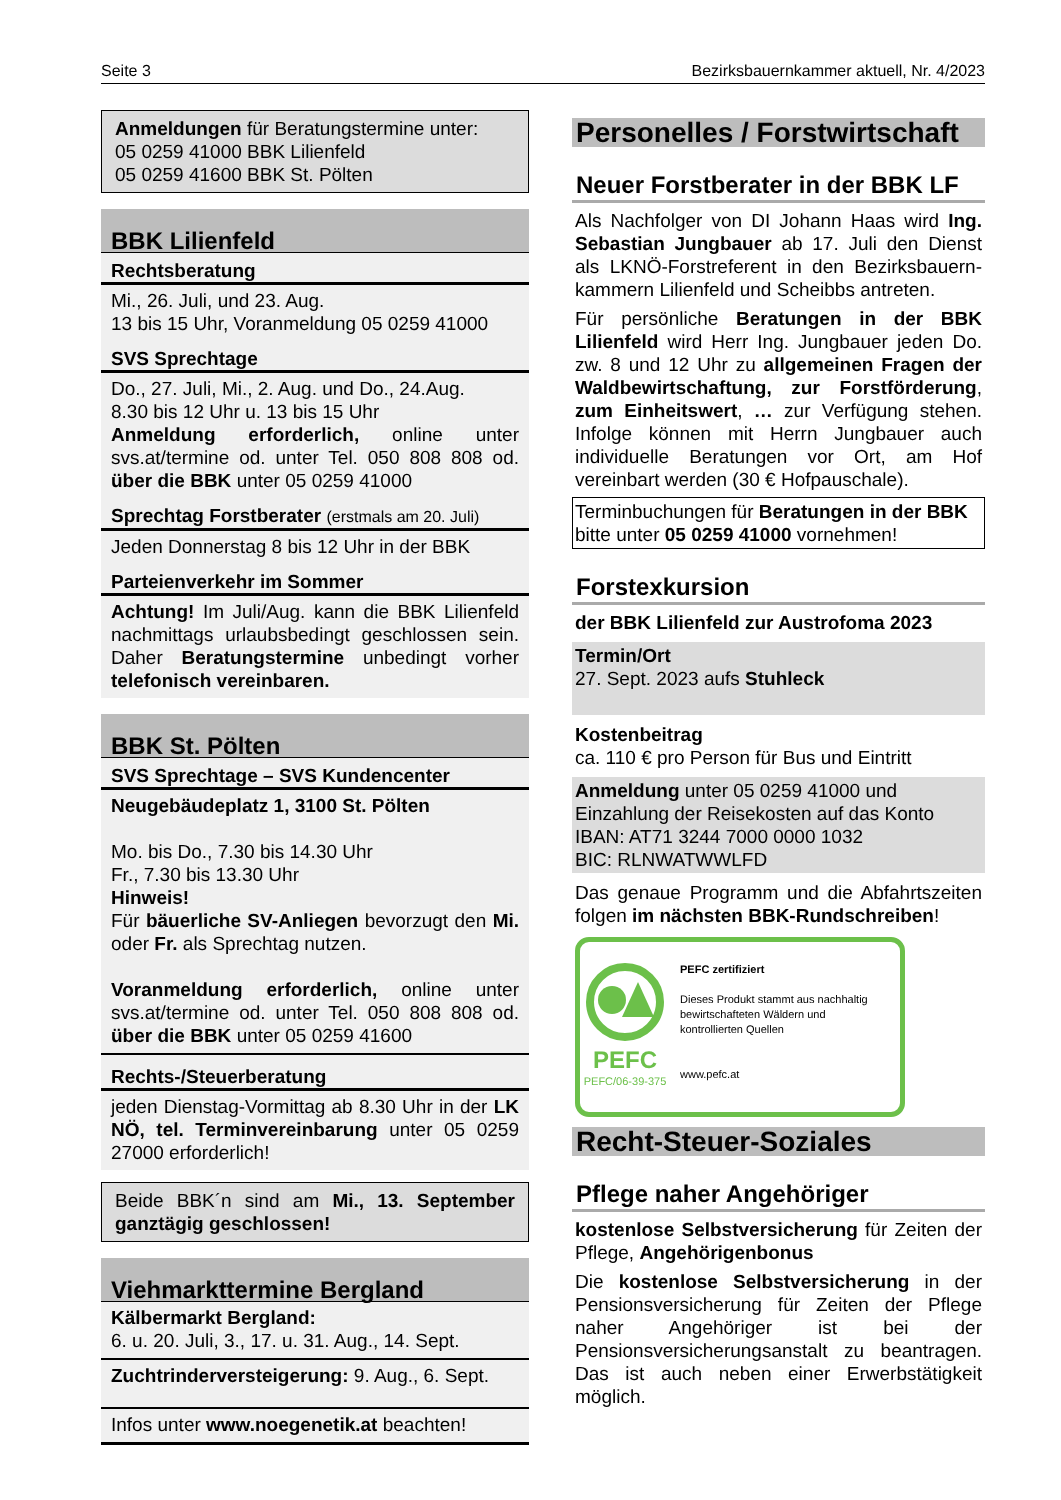Seite 3 Bezirksbauernkammer aktuell, Nr. 4/2023
Anmeldungen für Beratungstermine unter:
05 0259 41000 BBK Lilienfeld
05 0259 41600 BBK St. Pölten
BBK Lilienfeld
Rechtsberatung
Mi., 26. Juli, und 23. Aug.
13 bis 15 Uhr, Voranmeldung 05 0259 41000
SVS Sprechtage
Do., 27. Juli, Mi., 2. Aug. und Do., 24.Aug.
8.30 bis 12 Uhr u. 13 bis 15 Uhr
Anmeldung erforderlich, online unter svs.at/termine od. unter Tel. 050 808 808 od. über die BBK unter 05 0259 41000
Sprechtag Forstberater (erstmals am 20. Juli)
Jeden Donnerstag 8 bis 12 Uhr in der BBK
Parteienverkehr im Sommer
Achtung! Im Juli/Aug. kann die BBK Lilienfeld nachmittags urlaubsbedingt geschlossen sein. Daher Beratungstermine unbedingt vorher telefonisch vereinbaren.
BBK St. Pölten
SVS Sprechtage – SVS Kundencenter
Neugebäudeplatz 1, 3100 St. Pölten
Mo. bis Do., 7.30 bis 14.30 Uhr
Fr., 7.30 bis 13.30 Uhr
Hinweis!
Für bäuerliche SV-Anliegen bevorzugt den Mi. oder Fr. als Sprechtag nutzen.
Voranmeldung erforderlich, online unter svs.at/termine od. unter Tel. 050 808 808 od. über die BBK unter 05 0259 41600
Rechts-/Steuerberatung
jeden Dienstag-Vormittag ab 8.30 Uhr in der LK NÖ, tel. Terminvereinbarung unter 05 0259 27000 erforderlich!
Beide BBK´n sind am Mi., 13. September ganztägig geschlossen!
Viehmarkttermine Bergland
Kälbermarkt Bergland:
6. u. 20. Juli, 3., 17. u. 31. Aug., 14. Sept.
Zuchtrinderversteigerung: 9. Aug., 6. Sept.
Infos unter www.noegenetik.at beachten!
Personelles / Forstwirtschaft
Neuer Forstberater in der BBK LF
Als Nachfolger von DI Johann Haas wird Ing. Sebastian Jungbauer ab 17. Juli den Dienst als LKNÖ-Forstreferent in den Bezirksbauern-kammern Lilienfeld und Scheibbs antreten.
Für persönliche Beratungen in der BBK Lilienfeld wird Herr Ing. Jungbauer jeden Do. zw. 8 und 12 Uhr zu allgemeinen Fragen der Waldbewirtschaftung, zur Forstförderung, zum Einheitswert, … zur Verfügung stehen. Infolge können mit Herrn Jungbauer auch individuelle Beratungen vor Ort, am Hof vereinbart werden (30 € Hofpauschale).
Terminbuchungen für Beratungen in der BBK bitte unter 05 0259 41000 vornehmen!
Forstexkursion
der BBK Lilienfeld zur Austrofoma 2023
Termin/Ort
27. Sept. 2023 aufs Stuhleck
Kostenbeitrag
ca. 110 € pro Person für Bus und Eintritt
Anmeldung unter 05 0259 41000 und Einzahlung der Reisekosten auf das Konto
IBAN: AT71 3244 7000 0000 1032
BIC: RLNWATWWLFD
Das genaue Programm und die Abfahrtszeiten folgen im nächsten BBK-Rundschreiben!
PEFC
PEFC/06-39-375
PEFC zertifiziert
Dieses Produkt stammt aus nachhaltig bewirtschafteten Wäldern und kontrollierten Quellen
www.pefc.at
Recht-Steuer-Soziales
Pflege naher Angehöriger
kostenlose Selbstversicherung für Zeiten der Pflege, Angehörigenbonus
Die kostenlose Selbstversicherung in der Pensionsversicherung für Zeiten der Pflege naher Angehöriger ist bei der Pensionsversicherungsanstalt zu beantragen. Das ist auch neben einer Erwerbstätigkeit möglich.